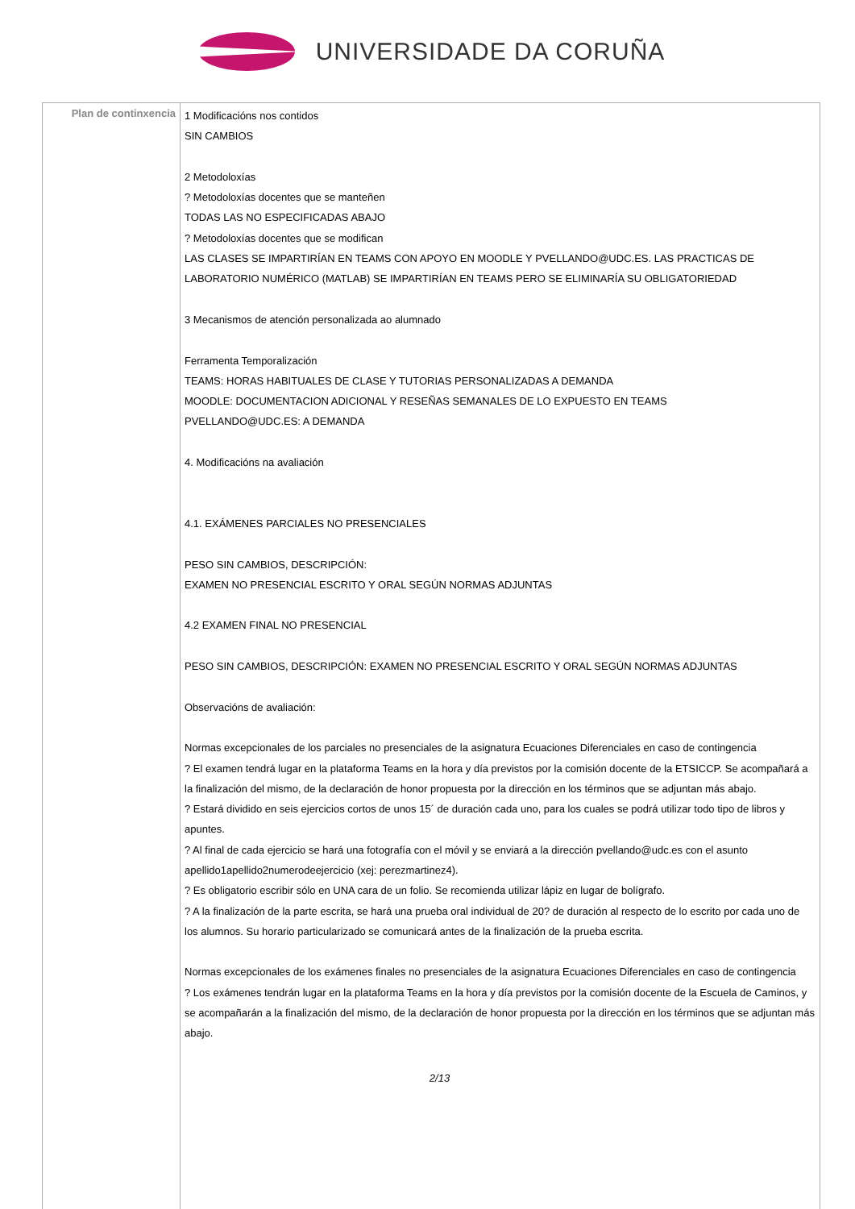UNIVERSIDADE DA CORUÑA
| Plan de continxencia | 1 Modificacións nos contidos SIN CAMBIOS 2 Metodoloxías ? Metodoloxías docentes que se manteñen TODAS LAS NO ESPECIFICADAS ABAJO ? Metodoloxías docentes que se modifican LAS CLASES SE IMPARTIRÍAN EN TEAMS CON APOYO EN MOODLE Y PVELLANDO@UDC.ES. LAS PRACTICAS DE LABORATORIO NUMÉRICO (MATLAB) SE IMPARTIRÍAN EN TEAMS PERO SE ELIMINARÍA SU OBLIGATORIEDAD 3 Mecanismos de atención personalizada ao alumnado Ferramenta Temporalización TEAMS: HORAS HABITUALES DE CLASE Y TUTORIAS PERSONALIZADAS A DEMANDA MOODLE: DOCUMENTACION ADICIONAL Y RESEÑAS SEMANALES DE LO EXPUESTO EN TEAMS PVELLANDO@UDC.ES: A DEMANDA 4. Modificacións na avaliación 4.1. EXÁMENES PARCIALES NO PRESENCIALES PESO SIN CAMBIOS, DESCRIPCIÓN: EXAMEN NO PRESENCIAL ESCRITO Y ORAL SEGÚN NORMAS ADJUNTAS 4.2 EXAMEN FINAL NO PRESENCIAL PESO SIN CAMBIOS, DESCRIPCIÓN: EXAMEN NO PRESENCIAL ESCRITO Y ORAL SEGÚN NORMAS ADJUNTAS Observacións de avaliación: Normas excepcionales de los parciales no presenciales de la asignatura Ecuaciones Diferenciales en caso de contingencia ? El examen tendrá lugar en la plataforma Teams en la hora y día previstos por la comisión docente de la ETSICCP. Se acompañará a la finalización del mismo, de la declaración de honor propuesta por la dirección en los términos que se adjuntan más abajo. ? Estará dividido en seis ejercicios cortos de unos 15´ de duración cada uno, para los cuales se podrá utilizar todo tipo de libros y apuntes. ? Al final de cada ejercicio se hará una fotografía con el móvil y se enviará a la dirección pvellando@udc.es con el asunto apellido1apellido2numerodeejercicio (xej: perezmartinez4). ? Es obligatorio escribir sólo en UNA cara de un folio. Se recomienda utilizar lápiz en lugar de bolígrafo. ? A la finalización de la parte escrita, se hará una prueba oral individual de 20? de duración al respecto de lo escrito por cada uno de los alumnos. Su horario particularizado se comunicará antes de la finalización de la prueba escrita. Normas excepcionales de los exámenes finales no presenciales de la asignatura Ecuaciones Diferenciales en caso de contingencia ? Los exámenes tendrán lugar en la plataforma Teams en la hora y día previstos por la comisión docente de la Escuela de Caminos, y se acompañarán a la finalización del mismo, de la declaración de honor propuesta por la dirección en los términos que se adjuntan más abajo. 2/13 |